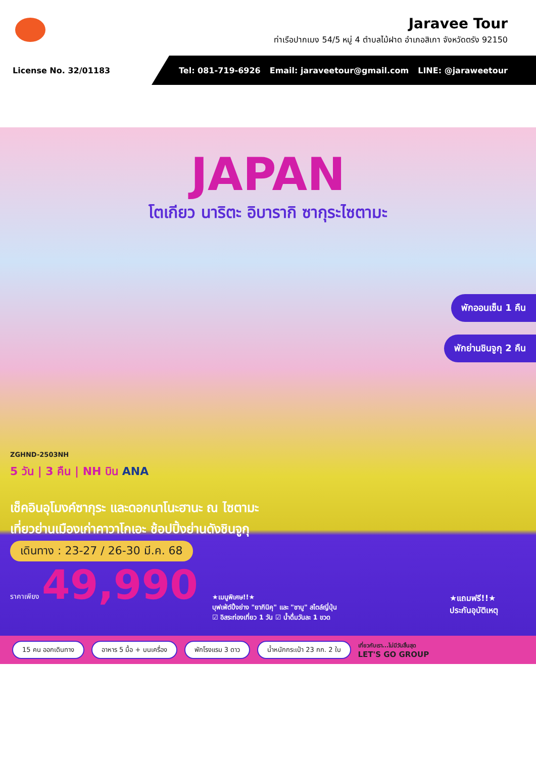Jaravee Tour
ท่าเรือปากเมง 54/5 หมู่ 4 ตำบลไม้ฝาด อำเภอสิเกา จังหวัดตรัง 92150
License No. 32/01183
Tel: 081-719-6926 Email: jaraveetour@gmail.com LINE: @jaraweetour
JAPAN
โตเกียว นาริตะ อิบารากิ ซากุระไซตามะ
พักออนเซ็น 1 คืน
พักย่านชินจูกุ 2 คืน
ZGHND-2503NH
5 วัน | 3 คืน | NH บิน ANA
เช็คอินอุโมงค์ซากุระ และดอกนาโนะฮานะ ณ ไซตามะ
เที่ยวย่านเมืองเก่าคาวาโกเอะ ช้อปปิ้งย่านดังชินจูกุ
เดินทาง : 23-27 / 26-30 มี.ค. 68
ราคาเพียง 49,990
★เมนูพิเศษ!!★
บุฟเฟ่ต์ปิ้งย่าง "ยากินิคุ" และ "ชาบู" สไตล์ญี่ปุ่น
☑ อิสระท่องเที่ยว 1 วัน ☑ น้ำดื่มวันละ 1 ขวด
★แถมฟรี!!★
ประกันอุบัติเหตุ
15 คน ออกเดินทาง อาหาร 5 มื้อ + บนเครื่อง พักโรงแรม 3 ดาว น้ำหนักกระเป๋า 23 กก. 2 ใบ เที่ยวกับเรา...ไม่มีวันสิ้นสุด
LET'S GO GROUP